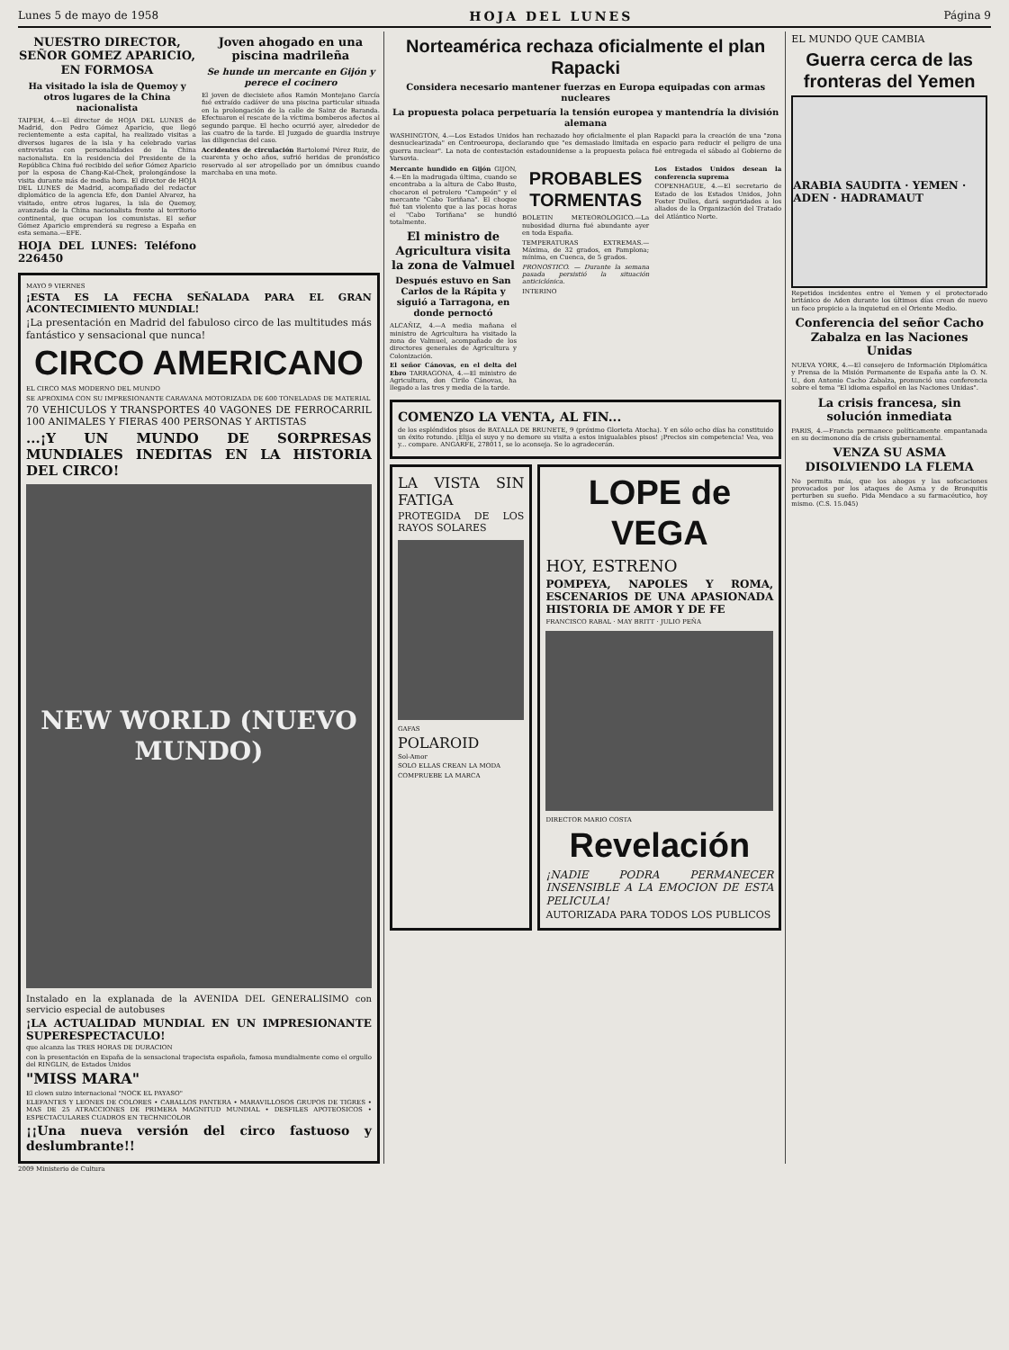Lunes 5 de mayo de 1958 HOJA DEL LUNES Página 9
NUESTRO DIRECTOR, SEÑOR GOMEZ APARICIO, EN FORMOSA
Ha visitado la isla de Quemoy y otros lugares de la China nacionalista
TAIPEH, 4.—El director de HOJA DEL LUNES de Madrid, don Pedro Gómez Aparicio, que llegó recientemente a esta capital, ha realizado visitas a diversos lugares de la isla y ha celebrado varias entrevistas con personalidades de la China nacionalista. En la residencia del Presidente de la República China fué recibido del señor Gómez Aparicio por la esposa de Chang-Kai-Chek, prolongándose la visita durante más de media hora. El director de HOJA DEL LUNES de Madrid, acompañado del redactor diplomático de la agencia Efe, don Daniel Alvarez, ha visitado, entre otros lugares, la isla de Quemoy, avanzada de la China nacionalista frente al territorio continental, que ocupan los comunistas. El señor Gómez Aparicio emprenderá su regreso a España en esta semana.—EFE.
HOJA DEL LUNES: Teléfono 226450
Joven ahogado en una piscina madrileña
Se hunde un mercante en Gijón y perece el cocinero
El joven de diecisiete años Ramón Montejano García fué extraído cadáver de una piscina particular situada en la prolongación de la calle de Sainz de Baranda. Efectuaron el rescate de la víctima bomberos afectos al segundo parque. El hecho ocurrió ayer, alrededor de las cuatro de la tarde. El Juzgado de guardia instruye las diligencias del caso.
Accidentes de circulación Bartolomé Pérez Ruiz, de cuarenta y ocho años, sufrió heridas de pronóstico reservado al ser atropellado por un ómnibus cuando marchaba en una moto.
MAYO 9 VIERNES
¡ESTA ES LA FECHA SEÑALADA PARA EL GRAN ACONTECIMIENTO MUNDIAL!
¡La presentación en Madrid del fabuloso circo de las multitudes más fantástico y sensacional que nunca!
CIRCO AMERICANO
EL CIRCO MAS MODERNO DEL MUNDO
SE APROXIMA CON SU IMPRESIONANTE CARAVANA MOTORIZADA DE 600 TONELADAS DE MATERIAL
70 VEHICULOS Y TRANSPORTES 40 VAGONES DE FERROCARRIL 100 ANIMALES Y FIERAS 400 PERSONAS Y ARTISTAS
...¡Y UN MUNDO DE SORPRESAS MUNDIALES INEDITAS EN LA HISTORIA DEL CIRCO!
NEW WORLD (NUEVO MUNDO)
Instalado en la explanada de la AVENIDA DEL GENERALISIMO con servicio especial de autobuses
¡LA ACTUALIDAD MUNDIAL EN UN IMPRESIONANTE SUPERESPECTACULO!
que alcanza las TRES HORAS DE DURACION
con la presentación en España de la sensacional trapecista española, famosa mundialmente como el orgullo del RINGLIN, de Estados Unidos
"MISS MARA"
El clown suizo internacional "NOCK EL PAYASO"
ELEFANTES Y LEONES DE COLORES • CABALLOS PANTERA • MARAVILLOSOS GRUPOS DE TIGRES • MAS DE 25 ATRACCIONES DE PRIMERA MAGNITUD MUNDIAL • DESFILES APOTEOSICOS • ESPECTACULARES CUADROS EN TECHNICOLOR
¡¡Una nueva versión del circo fastuoso y deslumbrante!!
Norteamérica rechaza oficialmente el plan Rapacki
Considera necesario mantener fuerzas en Europa equipadas con armas nucleares
La propuesta polaca perpetuaría la tensión europea y mantendría la división alemana
WASHINGTON, 4.—Los Estados Unidos han rechazado hoy oficialmente el plan Rapacki para la creación de una "zona desnuclearizada" en Centroeuropa, declarando que "es demasiado limitada en espacio para reducir el peligro de una guerra nuclear". La nota de contestación estadounidense a la propuesta polaca fué entregada el sábado al Gobierno de Varsovia.
Mercante hundido en Gijón GIJON, 4.—En la madrugada última, cuando se encontraba a la altura de Cabo Busto, chocaron el petrolero "Campeón" y el mercante "Cabo Toriñana". El choque fué tan violento que a las pocas horas el "Cabo Toriñana" se hundió totalmente.
El ministro de Agricultura visita la zona de Valmuel
Después estuvo en San Carlos de la Rápita y siguió a Tarragona, en donde pernoctó
ALCAÑIZ, 4.—A media mañana el ministro de Agricultura ha visitado la zona de Valmuel, acompañado de los directores generales de Agricultura y Colonización.
El señor Cánovas, en el delta del Ebro TARRAGONA, 4.—El ministro de Agricultura, don Cirilo Cánovas, ha llegado a las tres y media de la tarde.
PROBABLES TORMENTAS
BOLETIN METEOROLOGICO.—La nubosidad diurna fué abundante ayer en toda España.
TEMPERATURAS EXTREMAS.—Máxima, de 32 grados, en Pamplona; mínima, en Cuenca, de 5 grados.
PRONOSTICO. — Durante la semana pasada persistió la situación anticiclónica.
INTERINO
Los Estados Unidos desean la conferencia suprema
COPENHAGUE, 4.—El secretario de Estado de los Estados Unidos, John Foster Dulles, dará seguridades a los aliados de la Organización del Tratado del Atlántico Norte.
COMENZO LA VENTA, AL FIN...
de los espléndidos pisos de BATALLA DE BRUNETE, 9 (próximo Glorieta Atocha). Y en sólo ocho días ha constituido un éxito rotundo. ¡Elija el suyo y no demore su visita a estos inigualables pisos! ¡Precios sin competencia! Vea, vea y... compare. ANGARFE, 278011, se lo aconseja. Se lo agradecerán.
LA VISTA SIN FATIGA
PROTEGIDA DE LOS RAYOS SOLARES
GAFAS
POLAROID
Sol-Amor
SOLO ELLAS CREAN LA MODA
COMPRUEBE LA MARCA
LOPE de VEGA
HOY, ESTRENO
POMPEYA, NAPOLES Y ROMA, ESCENARIOS DE UNA APASIONADA HISTORIA DE AMOR Y DE FE
FRANCISCO RABAL · MAY BRITT · JULIO PEÑA
DIRECTOR MARIO COSTA
Revelación
¡NADIE PODRA PERMANECER INSENSIBLE A LA EMOCION DE ESTA PELICULA!
AUTORIZADA PARA TODOS LOS PUBLICOS
EL MUNDO QUE CAMBIA
Guerra cerca de las fronteras del Yemen
ARABIA SAUDITA · YEMEN · ADEN · HADRAMAUT
Repetidos incidentes entre el Yemen y el protectorado británico de Aden durante los últimos días crean de nuevo un foco propicio a la inquietud en el Oriente Medio.
Conferencia del señor Cacho Zabalza en las Naciones Unidas
NUEVA YORK, 4.—El consejero de Información Diplomática y Prensa de la Misión Permanente de España ante la O. N. U., don Antonio Cacho Zabalza, pronunció una conferencia sobre el tema "El idioma español en las Naciones Unidas".
La crisis francesa, sin solución inmediata
PARIS, 4.—Francia permanece políticamente empantanada en su decimonono día de crisis gubernamental.
VENZA SU ASMA DISOLVIENDO LA FLEMA
No permita más, que los ahogos y las sofocaciones provocados por los ataques de Asma y de Bronquitis perturben su sueño. Pida Mendaco a su farmacéutico, hoy mismo. (C.S. 15.045)
2009 Ministerio de Cultura